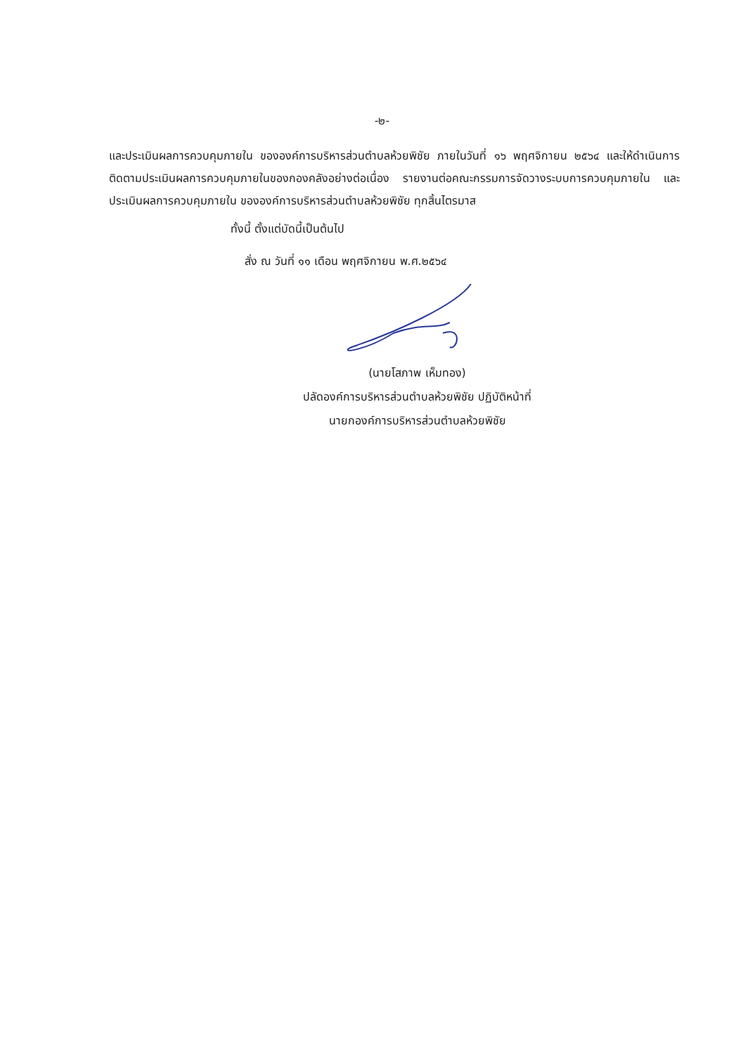-๒-
และประเมินผลการควบคุมภายใน ขององค์การบริหารส่วนตำบลห้วยพิชัย ภายในวันที่ ๑๖ พฤศจิกายน ๒๕๖๔ และให้ดำเนินการติดตามประเมินผลการควบคุมภายในของกองคลังอย่างต่อเนื่อง รายงานต่อคณะกรรมการจัดวางระบบการควบคุมภายใน และประเมินผลการควบคุมภายใน ขององค์การบริหารส่วนตำบลห้วยพิชัย ทุกสิ้นไตรมาส
ทั้งนี้ ตั้งแต่บัดนี้เป็นต้นไป
สั่ง ณ วันที่ ๑๑ เดือน พฤศจิกายน พ.ศ.๒๕๖๔
(นายโสภาพ เห็มทอง)
ปลัดองค์การบริหารส่วนตำบลห้วยพิชัย ปฏิบัติหน้าที่
นายกองค์การบริหารส่วนตำบลห้วยพิชัย